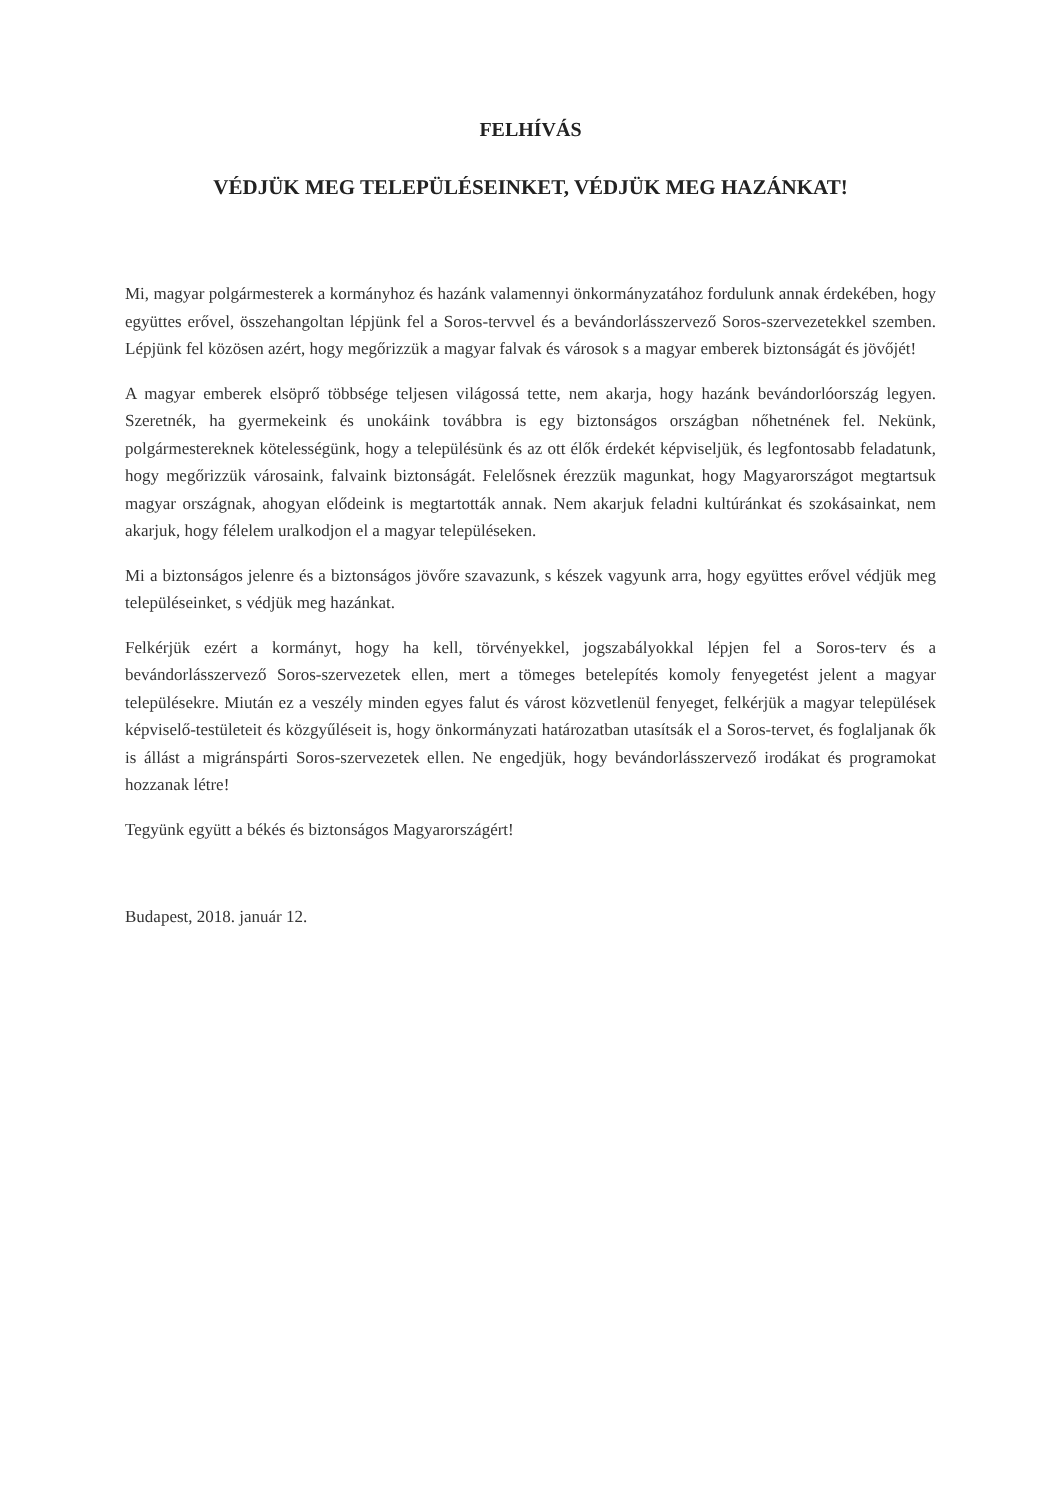FELHÍVÁS
VÉDJÜK MEG TELEPÜLÉSEINKET, VÉDJÜK MEG HAZÁNKAT!
Mi, magyar polgármesterek a kormányhoz és hazánk valamennyi önkormányzatához fordulunk annak érdekében, hogy együttes erővel, összehangoltan lépjünk fel a Soros-tervvel és a bevándorlásszervező Soros-szervezetekkel szemben. Lépjünk fel közösen azért, hogy megőrizzük a magyar falvak és városok s a magyar emberek biztonságát és jövőjét!
A magyar emberek elsöprő többsége teljesen világossá tette, nem akarja, hogy hazánk bevándorlóország legyen. Szeretnék, ha gyermekeink és unokáink továbbra is egy biztonságos országban nőhetnének fel. Nekünk, polgármestereknek kötelességünk, hogy a településünk és az ott élők érdekét képviseljük, és legfontosabb feladatunk, hogy megőrizzük városaink, falvaink biztonságát. Felelősnek érezzük magunkat, hogy Magyarországot megtartsuk magyar országnak, ahogyan elődeink is megtartották annak. Nem akarjuk feladni kultúránkat és szokásainkat, nem akarjuk, hogy félelem uralkodjon el a magyar településeken.
Mi a biztonságos jelenre és a biztonságos jövőre szavazunk, s készek vagyunk arra, hogy együttes erővel védjük meg településeinket, s védjük meg hazánkat.
Felkérjük ezért a kormányt, hogy ha kell, törvényekkel, jogszabályokkal lépjen fel a Soros-terv és a bevándorlásszervező Soros-szervezetek ellen, mert a tömeges betelepítés komoly fenyegetést jelent a magyar településekre. Miután ez a veszély minden egyes falut és várost közvetlenül fenyeget, felkérjük a magyar települések képviselő-testületeit és közgyűléseit is, hogy önkormányzati határozatban utasítsák el a Soros-tervet, és foglaljanak ők is állást a migránspárti Soros-szervezetek ellen. Ne engedjük, hogy bevándorlásszervező irodákat és programokat hozzanak létre!
Tegyünk együtt a békés és biztonságos Magyarországért!
Budapest, 2018. január 12.